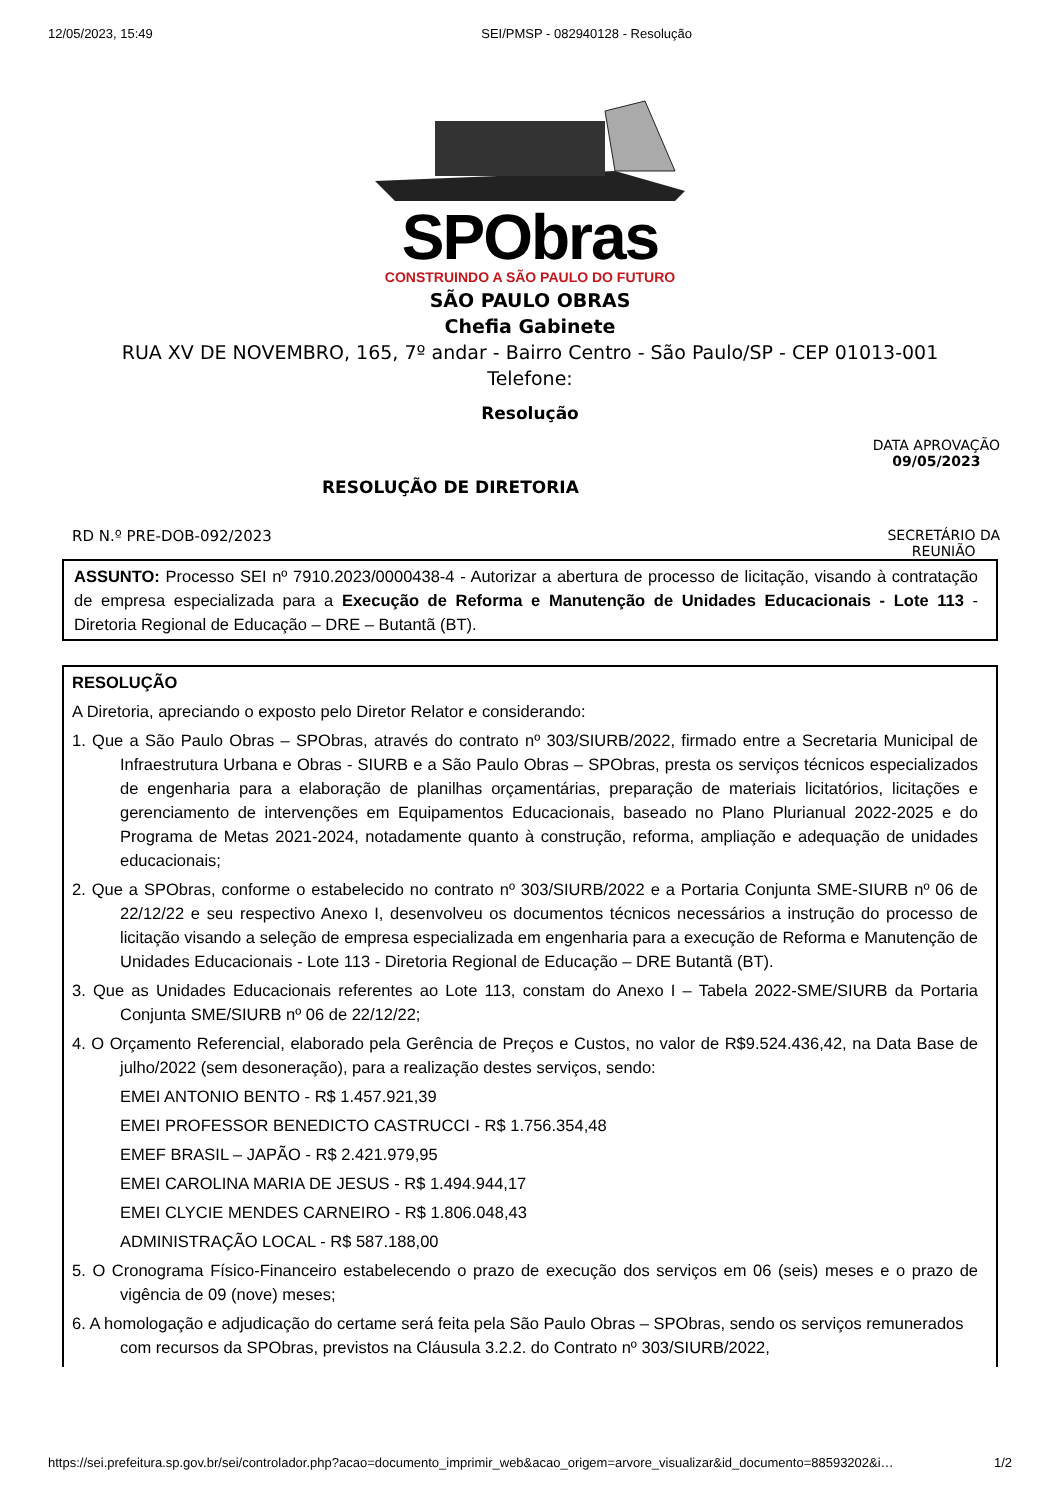12/05/2023, 15:49 SEI/PMSP - 082940128 - Resolução
SPObras
CONSTRUINDO A SÃO PAULO DO FUTURO
SÃO PAULO OBRAS
Chefia Gabinete
RUA XV DE NOVEMBRO, 165, 7º andar - Bairro Centro - São Paulo/SP - CEP 01013-001
Telefone:
Resolução
RESOLUÇÃO DE DIRETORIA DATA APROVAÇÃO
09/05/2023
RD N.º PRE-DOB-092/2023 SECRETÁRIO DA
REUNIÃO
ASSUNTO: Processo SEI nº 7910.2023/0000438-4 - Autorizar a abertura de processo de licitação, visando à contratação de empresa especializada para a Execução de Reforma e Manutenção de Unidades Educacionais - Lote 113 - Diretoria Regional de Educação – DRE – Butantã (BT).
RESOLUÇÃO
A Diretoria, apreciando o exposto pelo Diretor Relator e considerando:
1. Que a São Paulo Obras – SPObras, através do contrato nº 303/SIURB/2022, firmado entre a Secretaria Municipal de Infraestrutura Urbana e Obras - SIURB e a São Paulo Obras – SPObras, presta os serviços técnicos especializados de engenharia para a elaboração de planilhas orçamentárias, preparação de materiais licitatórios, licitações e gerenciamento de intervenções em Equipamentos Educacionais, baseado no Plano Plurianual 2022-2025 e do Programa de Metas 2021-2024, notadamente quanto à construção, reforma, ampliação e adequação de unidades educacionais;
2. Que a SPObras, conforme o estabelecido no contrato nº 303/SIURB/2022 e a Portaria Conjunta SME-SIURB nº 06 de 22/12/22 e seu respectivo Anexo I, desenvolveu os documentos técnicos necessários a instrução do processo de licitação visando a seleção de empresa especializada em engenharia para a execução de Reforma e Manutenção de Unidades Educacionais - Lote 113 - Diretoria Regional de Educação – DRE Butantã (BT).
3. Que as Unidades Educacionais referentes ao Lote 113, constam do Anexo I – Tabela 2022-SME/SIURB da Portaria Conjunta SME/SIURB nº 06 de 22/12/22;
4. O Orçamento Referencial, elaborado pela Gerência de Preços e Custos, no valor de R$9.524.436,42, na Data Base de julho/2022 (sem desoneração), para a realização destes serviços, sendo:
EMEI ANTONIO BENTO - R$ 1.457.921,39
EMEI PROFESSOR BENEDICTO CASTRUCCI - R$ 1.756.354,48
EMEF BRASIL – JAPÃO - R$ 2.421.979,95
EMEI CAROLINA MARIA DE JESUS - R$ 1.494.944,17
EMEI CLYCIE MENDES CARNEIRO - R$ 1.806.048,43
ADMINISTRAÇÃO LOCAL - R$ 587.188,00
5. O Cronograma Físico-Financeiro estabelecendo o prazo de execução dos serviços em 06 (seis) meses e o prazo de vigência de 09 (nove) meses;
6. A homologação e adjudicação do certame será feita pela São Paulo Obras – SPObras, sendo os serviços remunerados com recursos da SPObras, previstos na Cláusula 3.2.2. do Contrato nº 303/SIURB/2022,
https://sei.prefeitura.sp.gov.br/sei/controlador.php?acao=documento_imprimir_web&acao_origem=arvore_visualizar&id_documento=88593202&i… 1/2